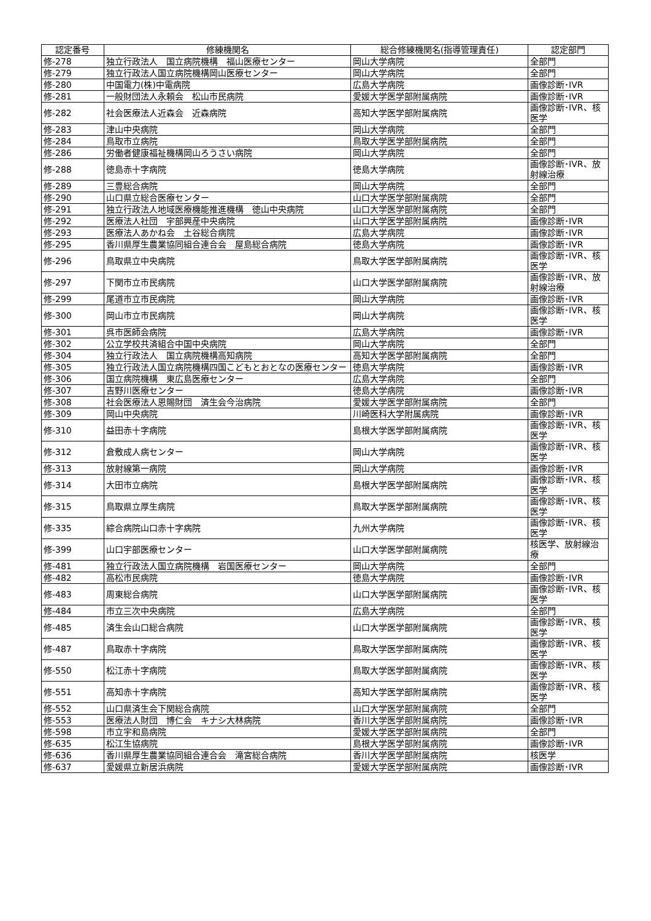| 認定番号 | 修練機関名 | 総合修練機関名(指導管理責任) | 認定部門 |
| --- | --- | --- | --- |
| 修-278 | 独立行政法人 国立病院機構 福山医療センター | 岡山大学病院 | 全部門 |
| 修-279 | 独立行政法人国立病院機構岡山医療センター | 岡山大学病院 | 全部門 |
| 修-280 | 中国電力(株)中電病院 | 広島大学病院 | 画像診断･IVR |
| 修-281 | 一般財団法人永頼会 松山市民病院 | 愛媛大学医学部附属病院 | 画像診断･IVR |
| 修-282 | 社会医療法人近森会 近森病院 | 高知大学医学部附属病院 | 画像診断･IVR、核医学 |
| 修-283 | 津山中央病院 | 岡山大学病院 | 全部門 |
| 修-284 | 鳥取市立病院 | 鳥取大学医学部附属病院 | 全部門 |
| 修-286 | 労働者健康福祉機構岡山ろうさい病院 | 岡山大学病院 | 全部門 |
| 修-288 | 徳島赤十字病院 | 徳島大学病院 | 画像診断･IVR、放射線治療 |
| 修-289 | 三豊総合病院 | 岡山大学病院 | 全部門 |
| 修-290 | 山口県立総合医療センター | 山口大学医学部附属病院 | 全部門 |
| 修-291 | 独立行政法人地域医療機能推進機構 徳山中央病院 | 山口大学医学部附属病院 | 全部門 |
| 修-292 | 医療法人社団 宇部興産中央病院 | 山口大学医学部附属病院 | 画像診断･IVR |
| 修-293 | 医療法人あかね会 土谷総合病院 | 広島大学病院 | 画像診断･IVR |
| 修-295 | 香川県厚生農業協同組合連合会 屋島総合病院 | 徳島大学病院 | 画像診断･IVR |
| 修-296 | 鳥取県立中央病院 | 鳥取大学医学部附属病院 | 画像診断･IVR、核医学 |
| 修-297 | 下関市立市民病院 | 山口大学医学部附属病院 | 画像診断･IVR、放射線治療 |
| 修-299 | 尾道市立市民病院 | 岡山大学病院 | 画像診断･IVR |
| 修-300 | 岡山市立市民病院 | 岡山大学病院 | 画像診断･IVR、核医学 |
| 修-301 | 呉市医師会病院 | 広島大学病院 | 画像診断･IVR |
| 修-302 | 公立学校共済組合中国中央病院 | 岡山大学病院 | 全部門 |
| 修-304 | 独立行政法人 国立病院機構高知病院 | 高知大学医学部附属病院 | 全部門 |
| 修-305 | 独立行政法人国立病院機構四国こどもとおとなの医療センター | 徳島大学病院 | 画像診断･IVR |
| 修-306 | 国立病院機構 東広島医療センター | 広島大学病院 | 全部門 |
| 修-307 | 吉野川医療センター | 徳島大学病院 | 画像診断･IVR |
| 修-308 | 社会医療法人恩賜財団 済生会今治病院 | 愛媛大学医学部附属病院 | 全部門 |
| 修-309 | 岡山中央病院 | 川崎医科大学附属病院 | 画像診断･IVR |
| 修-310 | 益田赤十字病院 | 島根大学医学部附属病院 | 画像診断･IVR、核医学 |
| 修-312 | 倉敷成人病センター | 岡山大学病院 | 画像診断･IVR、核医学 |
| 修-313 | 放射線第一病院 | 岡山大学病院 | 画像診断･IVR |
| 修-314 | 大田市立病院 | 島根大学医学部附属病院 | 画像診断･IVR、核医学 |
| 修-315 | 鳥取県立厚生病院 | 鳥取大学医学部附属病院 | 画像診断･IVR、核医学 |
| 修-335 | 綜合病院山口赤十字病院 | 九州大学病院 | 画像診断･IVR、核医学 |
| 修-399 | 山口宇部医療センター | 山口大学医学部附属病院 | 核医学、放射線治療 |
| 修-481 | 独立行政法人国立病院機構 岩国医療センター | 岡山大学病院 | 全部門 |
| 修-482 | 高松市民病院 | 徳島大学病院 | 画像診断･IVR |
| 修-483 | 周東総合病院 | 山口大学医学部附属病院 | 画像診断･IVR、核医学 |
| 修-484 | 市立三次中央病院 | 広島大学病院 | 全部門 |
| 修-485 | 済生会山口総合病院 | 山口大学医学部附属病院 | 画像診断･IVR、核医学 |
| 修-487 | 鳥取赤十字病院 | 鳥取大学医学部附属病院 | 画像診断･IVR、核医学 |
| 修-550 | 松江赤十字病院 | 鳥取大学医学部附属病院 | 画像診断･IVR、核医学 |
| 修-551 | 高知赤十字病院 | 高知大学医学部附属病院 | 画像診断･IVR、核医学 |
| 修-552 | 山口県済生会下関総合病院 | 山口大学医学部附属病院 | 全部門 |
| 修-553 | 医療法人財団 博仁会 キナシ大林病院 | 香川大学医学部附属病院 | 画像診断･IVR |
| 修-598 | 市立宇和島病院 | 愛媛大学医学部附属病院 | 全部門 |
| 修-635 | 松江生協病院 | 島根大学医学部附属病院 | 画像診断･IVR |
| 修-636 | 香川県厚生農業協同組合連合会 滝宮総合病院 | 香川大学医学部附属病院 | 核医学 |
| 修-637 | 愛媛県立新居浜病院 | 愛媛大学医学部附属病院 | 画像診断･IVR |